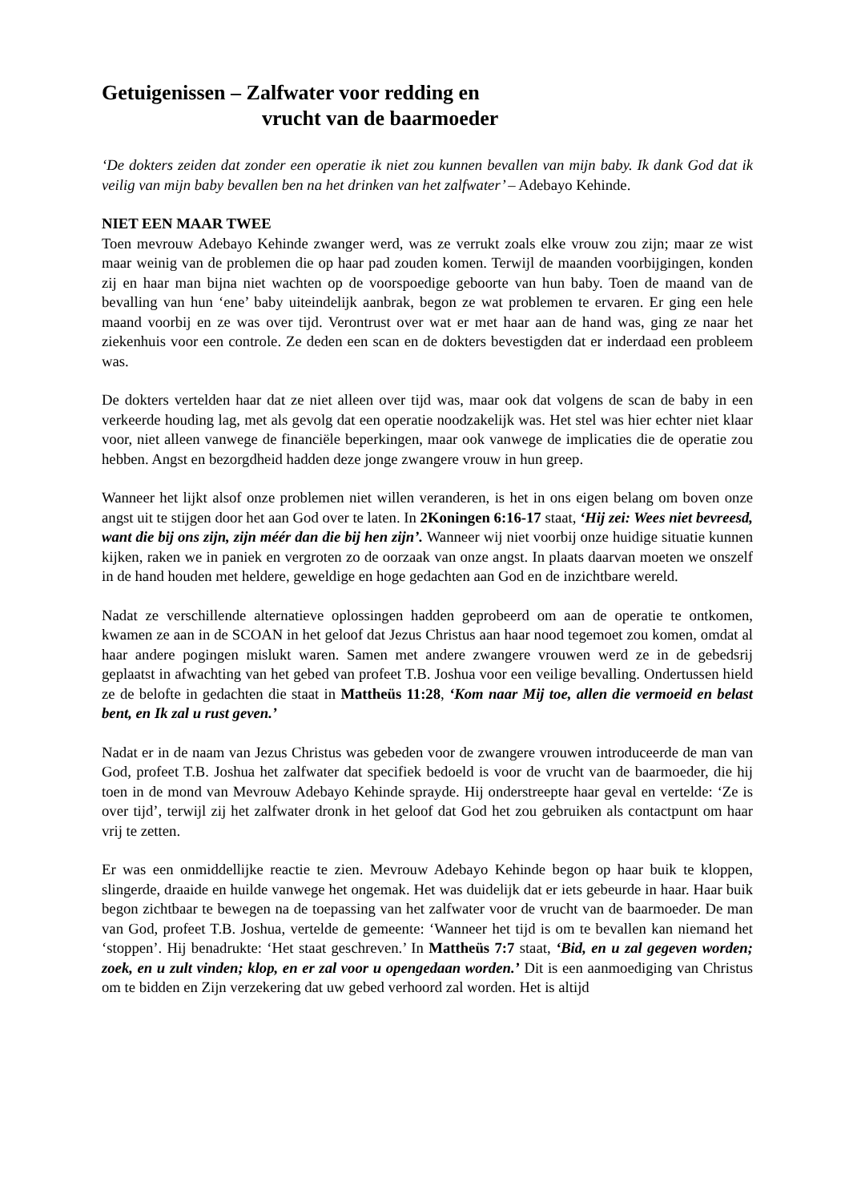Getuigenissen – Zalfwater voor redding en
vrucht van de baarmoeder
‘De dokters zeiden dat zonder een operatie ik niet zou kunnen bevallen van mijn baby. Ik dank God dat ik veilig van mijn baby bevallen ben na het drinken van het zalfwater’ – Adebayo Kehinde.
NIET EEN MAAR TWEE
Toen mevrouw Adebayo Kehinde zwanger werd, was ze verrukt zoals elke vrouw zou zijn; maar ze wist maar weinig van de problemen die op haar pad zouden komen. Terwijl de maanden voorbijgingen, konden zij en haar man bijna niet wachten op de voorspoedige geboorte van hun baby. Toen de maand van de bevalling van hun ‘ene’ baby uiteindelijk aanbrak, begon ze wat problemen te ervaren. Er ging een hele maand voorbij en ze was over tijd. Verontrust over wat er met haar aan de hand was, ging ze naar het ziekenhuis voor een controle. Ze deden een scan en de dokters bevestigden dat er inderdaad een probleem was.
De dokters vertelden haar dat ze niet alleen over tijd was, maar ook dat volgens de scan de baby in een verkeerde houding lag, met als gevolg dat een operatie noodzakelijk was. Het stel was hier echter niet klaar voor, niet alleen vanwege de financiële beperkingen, maar ook vanwege de implicaties die de operatie zou hebben. Angst en bezorgdheid hadden deze jonge zwangere vrouw in hun greep.
Wanneer het lijkt alsof onze problemen niet willen veranderen, is het in ons eigen belang om boven onze angst uit te stijgen door het aan God over te laten. In 2Koningen 6:16-17 staat, ‘Hij zei: Wees niet bevreesd, want die bij ons zijn, zijn méér dan die bij hen zijn’. Wanneer wij niet voorbij onze huidige situatie kunnen kijken, raken we in paniek en vergroten zo de oorzaak van onze angst. In plaats daarvan moeten we onszelf in de hand houden met heldere, geweldige en hoge gedachten aan God en de inzichtbare wereld.
Nadat ze verschillende alternatieve oplossingen hadden geprobeerd om aan de operatie te ontkomen, kwamen ze aan in de SCOAN in het geloof dat Jezus Christus aan haar nood tegemoet zou komen, omdat al haar andere pogingen mislukt waren. Samen met andere zwangere vrouwen werd ze in de gebedsrij geplaatst in afwachting van het gebed van profeet T.B. Joshua voor een veilige bevalling. Ondertussen hield ze de belofte in gedachten die staat in Mattheüs 11:28, ‘Kom naar Mij toe, allen die vermoeid en belast bent, en Ik zal u rust geven.’
Nadat er in de naam van Jezus Christus was gebeden voor de zwangere vrouwen introduceerde de man van God, profeet T.B. Joshua het zalfwater dat specifiek bedoeld is voor de vrucht van de baarmoeder, die hij toen in de mond van Mevrouw Adebayo Kehinde sprayde. Hij onderstreepte haar geval en vertelde: ‘Ze is over tijd’, terwijl zij het zalfwater dronk in het geloof dat God het zou gebruiken als contactpunt om haar vrij te zetten.
Er was een onmiddellijke reactie te zien. Mevrouw Adebayo Kehinde begon op haar buik te kloppen, slingerde, draaide en huilde vanwege het ongemak. Het was duidelijk dat er iets gebeurde in haar. Haar buik begon zichtbaar te bewegen na de toepassing van het zalfwater voor de vrucht van de baarmoeder. De man van God, profeet T.B. Joshua, vertelde de gemeente: ‘Wanneer het tijd is om te bevallen kan niemand het ‘stoppen’. Hij benadrukte: ‘Het staat geschreven.’ In Mattheüs 7:7 staat, ‘Bid, en u zal gegeven worden; zoek, en u zult vinden; klop, en er zal voor u opengedaan worden.’ Dit is een aanmoediging van Christus om te bidden en Zijn verzekering dat uw gebed verhoord zal worden. Het is altijd